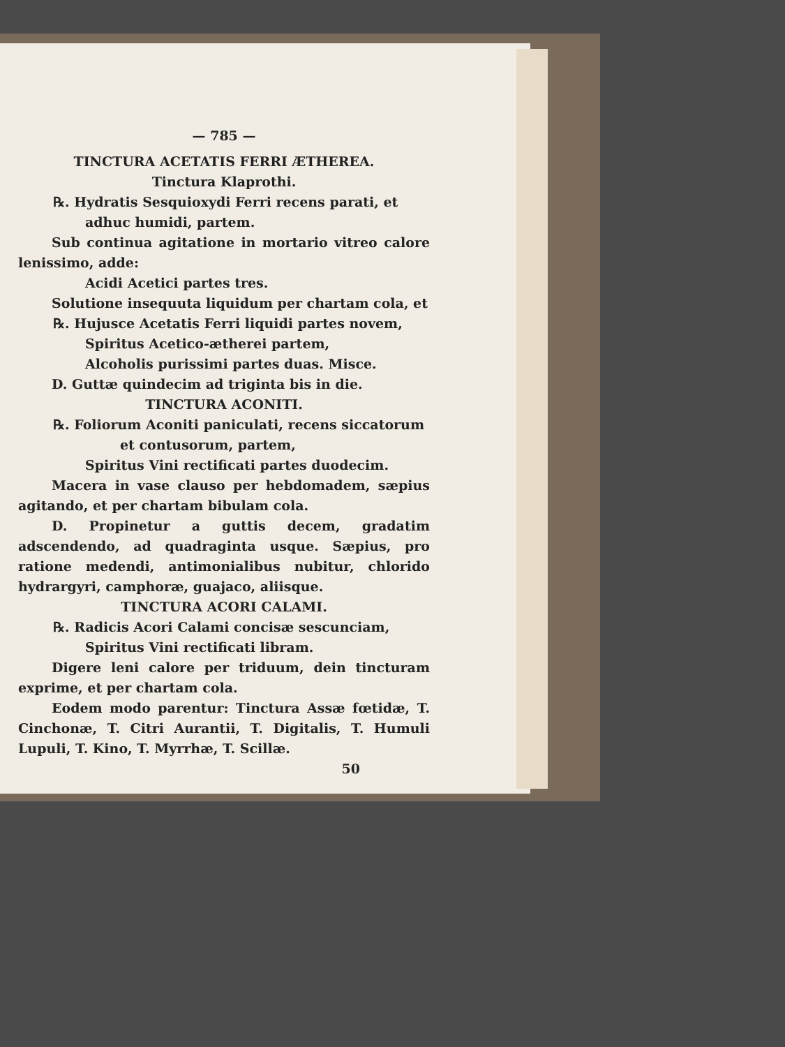— 785 —
TINCTURA ACETATIS FERRI ÆTHEREA.
Tinctura Klaprothi.
℞. Hydratis Sesquioxydi Ferri recens parati, et
adhuc humidi, partem.
Sub continua agitatione in mortario vitreo calore lenissimo, adde:
Acidi Acetici partes tres.
Solutione insequuta liquidum per chartam cola, et
℞. Hujusce Acetatis Ferri liquidi partes novem,
Spiritus Acetico-ætherei partem,
Alcoholis purissimi partes duas. Misce.
D. Guttæ quindecim ad triginta bis in die.
TINCTURA ACONITI.
℞. Foliorum Aconiti paniculati, recens siccatorum
et contusorum, partem,
Spiritus Vini rectificati partes duodecim.
Macera in vase clauso per hebdomadem, sæpius agitando, et per chartam bibulam cola.
D. Propinetur a guttis decem, gradatim adscendendo, ad quadraginta usque. Sæpius, pro ratione medendi, antimonialibus nubitur, chlorido hydrargyri, camphoræ, guajaco, aliisque.
TINCTURA ACORI CALAMI.
℞. Radicis Acori Calami concisæ sescunciam,
Spiritus Vini rectificati libram.
Digere leni calore per triduum, dein tincturam exprime, et per chartam cola.
Eodem modo parentur: Tinctura Assæ fœtidæ, T. Cinchonæ, T. Citri Aurantii, T. Digitalis, T. Humuli Lupuli, T. Kino, T. Myrrhæ, T. Scillæ.
50